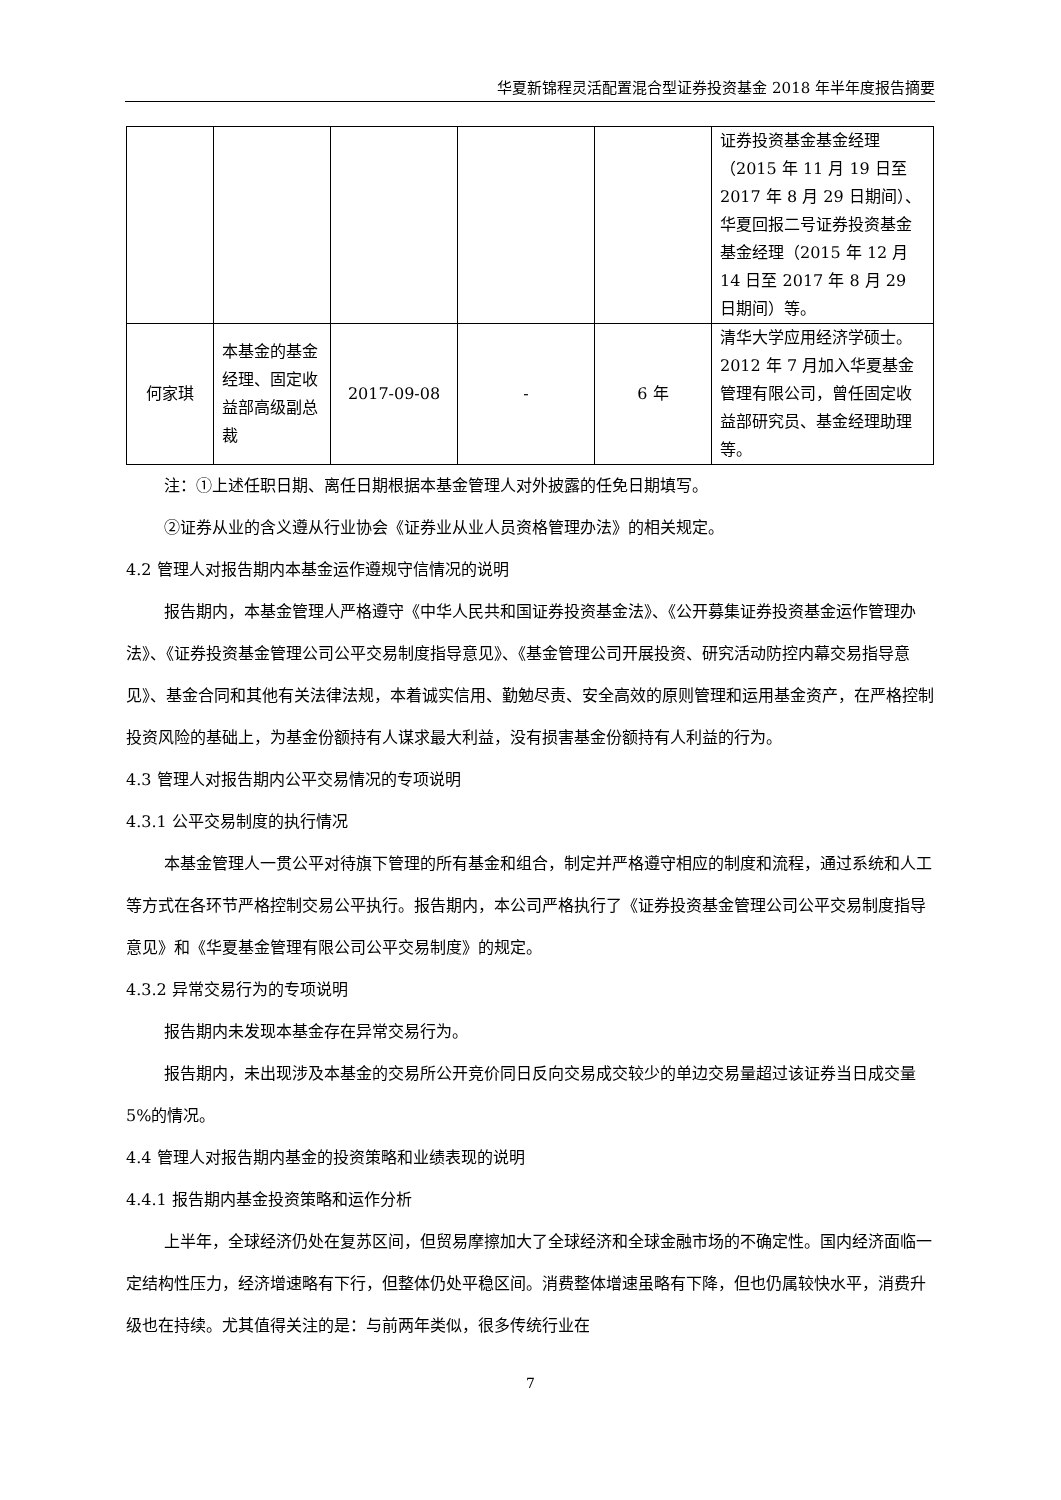华夏新锦程灵活配置混合型证券投资基金 2018 年半年度报告摘要
| | | | | | 证券投资基金基金经理（2015 年 11 月 19 日至 2017 年 8 月 29 日期间）、华夏回报二号证券投资基金基金经理（2015 年 12 月 14 日至 2017 年 8 月 29 日期间）等。 |
| 何家琪 | 本基金的基金经理、固定收益部高级副总裁 | 2017-09-08 | - | 6 年 | 清华大学应用经济学硕士。2012 年 7 月加入华夏基金管理有限公司，曾任固定收益部研究员、基金经理助理等。 |
注：①上述任职日期、离任日期根据本基金管理人对外披露的任免日期填写。
②证券从业的含义遵从行业协会《证券业从业人员资格管理办法》的相关规定。
4.2 管理人对报告期内本基金运作遵规守信情况的说明
报告期内，本基金管理人严格遵守《中华人民共和国证券投资基金法》、《公开募集证券投资基金运作管理办法》、《证券投资基金管理公司公平交易制度指导意见》、《基金管理公司开展投资、研究活动防控内幕交易指导意见》、基金合同和其他有关法律法规，本着诚实信用、勤勉尽责、安全高效的原则管理和运用基金资产，在严格控制投资风险的基础上，为基金份额持有人谋求最大利益，没有损害基金份额持有人利益的行为。
4.3 管理人对报告期内公平交易情况的专项说明
4.3.1 公平交易制度的执行情况
本基金管理人一贯公平对待旗下管理的所有基金和组合，制定并严格遵守相应的制度和流程，通过系统和人工等方式在各环节严格控制交易公平执行。报告期内，本公司严格执行了《证券投资基金管理公司公平交易制度指导意见》和《华夏基金管理有限公司公平交易制度》的规定。
4.3.2 异常交易行为的专项说明
报告期内未发现本基金存在异常交易行为。
报告期内，未出现涉及本基金的交易所公开竞价同日反向交易成交较少的单边交易量超过该证券当日成交量 5%的情况。
4.4 管理人对报告期内基金的投资策略和业绩表现的说明
4.4.1 报告期内基金投资策略和运作分析
上半年，全球经济仍处在复苏区间，但贸易摩擦加大了全球经济和全球金融市场的不确定性。国内经济面临一定结构性压力，经济增速略有下行，但整体仍处平稳区间。消费整体增速虽略有下降，但也仍属较快水平，消费升级也在持续。尤其值得关注的是：与前两年类似，很多传统行业在
7